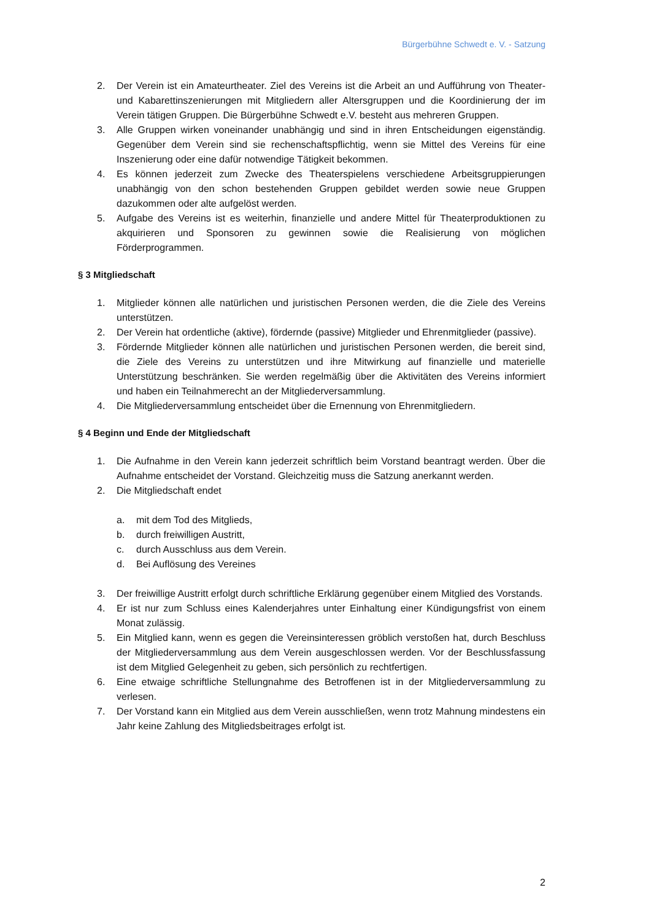Bürgerbühne Schwedt e. V. - Satzung
2. Der Verein ist ein Amateurtheater. Ziel des Vereins ist die Arbeit an und Aufführung von Theater- und Kabarettinszenierungen mit Mitgliedern aller Altersgruppen und die Koordinierung der im Verein tätigen Gruppen. Die Bürgerbühne Schwedt e.V. besteht aus mehreren Gruppen.
3. Alle Gruppen wirken voneinander unabhängig und sind in ihren Entscheidungen eigenständig. Gegenüber dem Verein sind sie rechenschaftspflichtig, wenn sie Mittel des Vereins für eine Inszenierung oder eine dafür notwendige Tätigkeit bekommen.
4. Es können jederzeit zum Zwecke des Theaterspielens verschiedene Arbeitsgruppierungen unabhängig von den schon bestehenden Gruppen gebildet werden sowie neue Gruppen dazukommen oder alte aufgelöst werden.
5. Aufgabe des Vereins ist es weiterhin, finanzielle und andere Mittel für Theaterproduktionen zu akquirieren und Sponsoren zu gewinnen sowie die Realisierung von möglichen Förderprogrammen.
§ 3 Mitgliedschaft
1. Mitglieder können alle natürlichen und juristischen Personen werden, die die Ziele des Vereins unterstützen.
2. Der Verein hat ordentliche (aktive), fördernde (passive) Mitglieder und Ehrenmitglieder (passive).
3. Fördernde Mitglieder können alle natürlichen und juristischen Personen werden, die bereit sind, die Ziele des Vereins zu unterstützen und ihre Mitwirkung auf finanzielle und materielle Unterstützung beschränken. Sie werden regelmäßig über die Aktivitäten des Vereins informiert und haben ein Teilnahmerecht an der Mitgliederversammlung.
4. Die Mitgliederversammlung entscheidet über die Ernennung von Ehrenmitgliedern.
§ 4 Beginn und Ende der Mitgliedschaft
1. Die Aufnahme in den Verein kann jederzeit schriftlich beim Vorstand beantragt werden. Über die Aufnahme entscheidet der Vorstand. Gleichzeitig muss die Satzung anerkannt werden.
2. Die Mitgliedschaft endet
a. mit dem Tod des Mitglieds,
b. durch freiwilligen Austritt,
c. durch Ausschluss aus dem Verein.
d. Bei Auflösung des Vereines
3. Der freiwillige Austritt erfolgt durch schriftliche Erklärung gegenüber einem Mitglied des Vorstands.
4. Er ist nur zum Schluss eines Kalenderjahres unter Einhaltung einer Kündigungsfrist von einem Monat zulässig.
5. Ein Mitglied kann, wenn es gegen die Vereinsinteressen gröblich verstoßen hat, durch Beschluss der Mitgliederversammlung aus dem Verein ausgeschlossen werden. Vor der Beschlussfassung ist dem Mitglied Gelegenheit zu geben, sich persönlich zu rechtfertigen.
6. Eine etwaige schriftliche Stellungnahme des Betroffenen ist in der Mitgliederversammlung zu verlesen.
7. Der Vorstand kann ein Mitglied aus dem Verein ausschließen, wenn trotz Mahnung mindestens ein Jahr keine Zahlung des Mitgliedsbeitrages erfolgt ist.
2